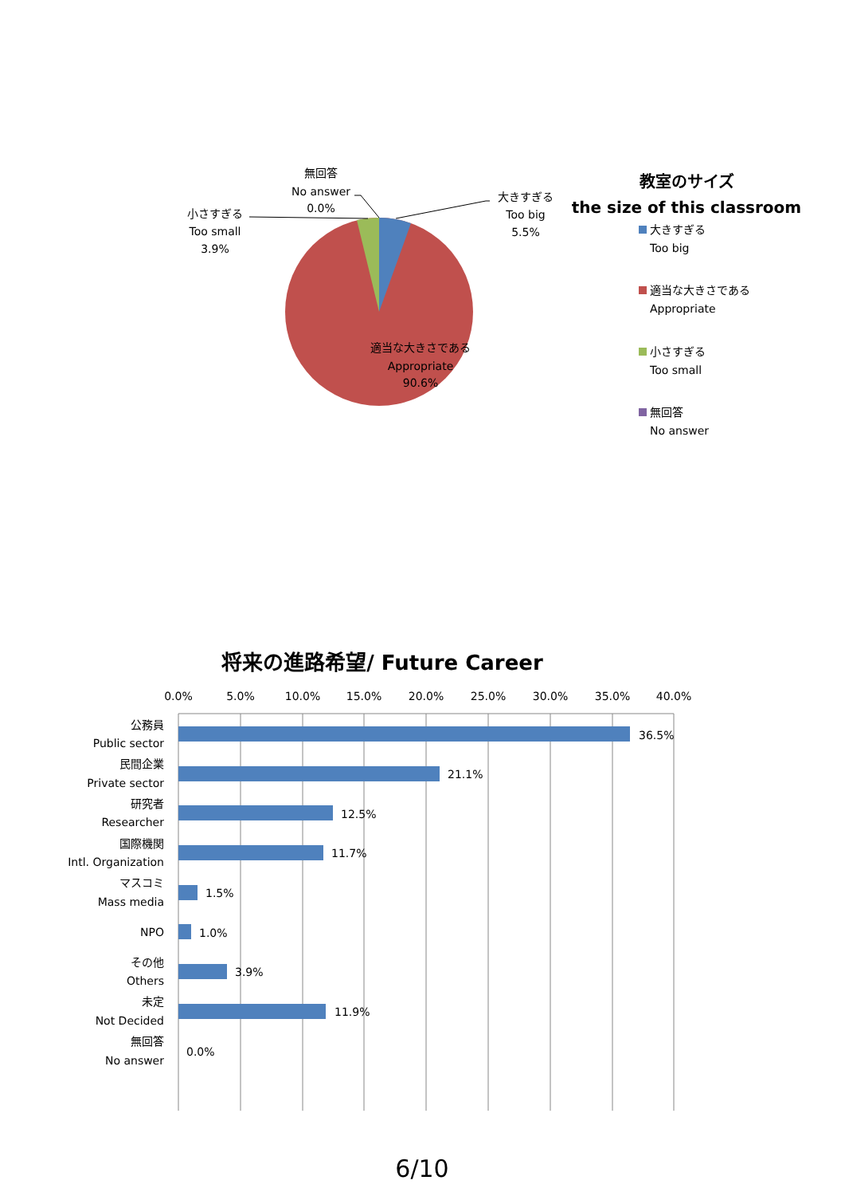無回答
No answer
0.0%
小さすぎる
Too small
3.9%
大きすぎる
Too big
5.5%
適当な大きさである
Appropriate
90.6%
教室のサイズ
the size of this classroom
大きすぎる
Too big
適当な大きさである
Appropriate
小さすぎる
Too small
無回答
No answer
将来の進路希望/ Future Career
0.0%
5.0%
10.0%
15.0%
20.0%
25.0%
30.0%
35.0%
40.0%
36.5%
21.1%
12.5%
11.7%
1.5%
1.0%
3.9%
11.9%
0.0%
公務員
Public sector
民間企業
Private sector
研究者
Researcher
国際機関
Intl. Organization
マスコミ
Mass media
NPO
その他
Others
未定
Not Decided
無回答
No answer
6/10